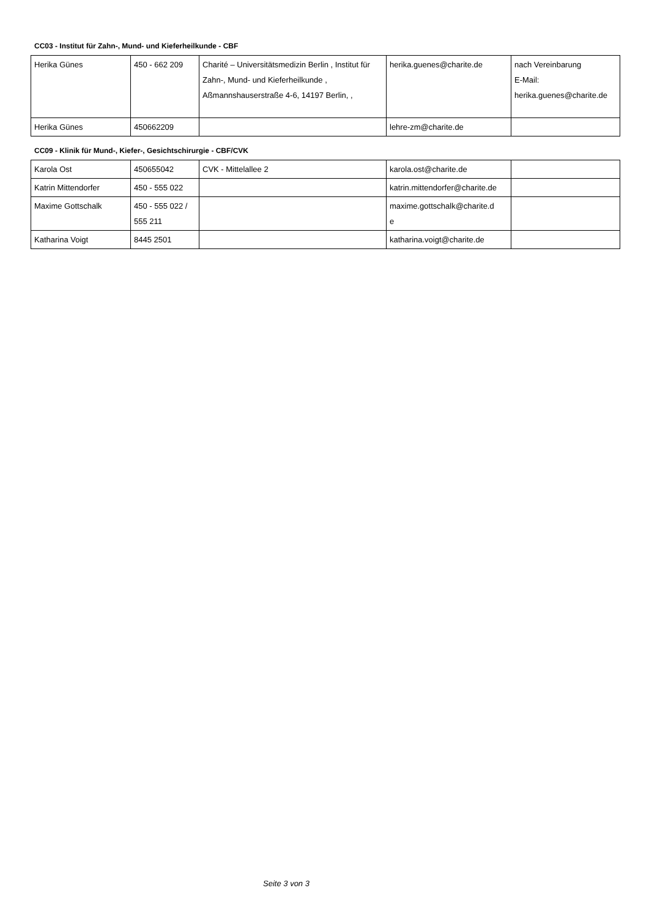CC03 - Institut für Zahn-, Mund- und Kieferheilkunde - CBF
| Herika Günes | 450 - 662 209 | Charité – Universitätsmedizin Berlin , Institut für Zahn-, Mund- und Kieferheilkunde , Aßmannshauserstraße 4-6, 14197 Berlin, , | herika.guenes@charite.de | nach Vereinbarung E-Mail: herika.guenes@charite.de |
| Herika Günes | 450662209 | | lehre-zm@charite.de | |
CC09 - Klinik für Mund-, Kiefer-, Gesichtschirurgie - CBF/CVK
| Karola Ost | 450655042 | CVK - Mittelallee 2 | karola.ost@charite.de | |
| Katrin Mittendorfer | 450 - 555 022 | | katrin.mittendorfer@charite.de | |
| Maxime Gottschalk | 450 - 555 022 / 555 211 | | maxime.gottschalk@charite.d e | |
| Katharina Voigt | 8445 2501 | | katharina.voigt@charite.de | |
Seite 3 von 3